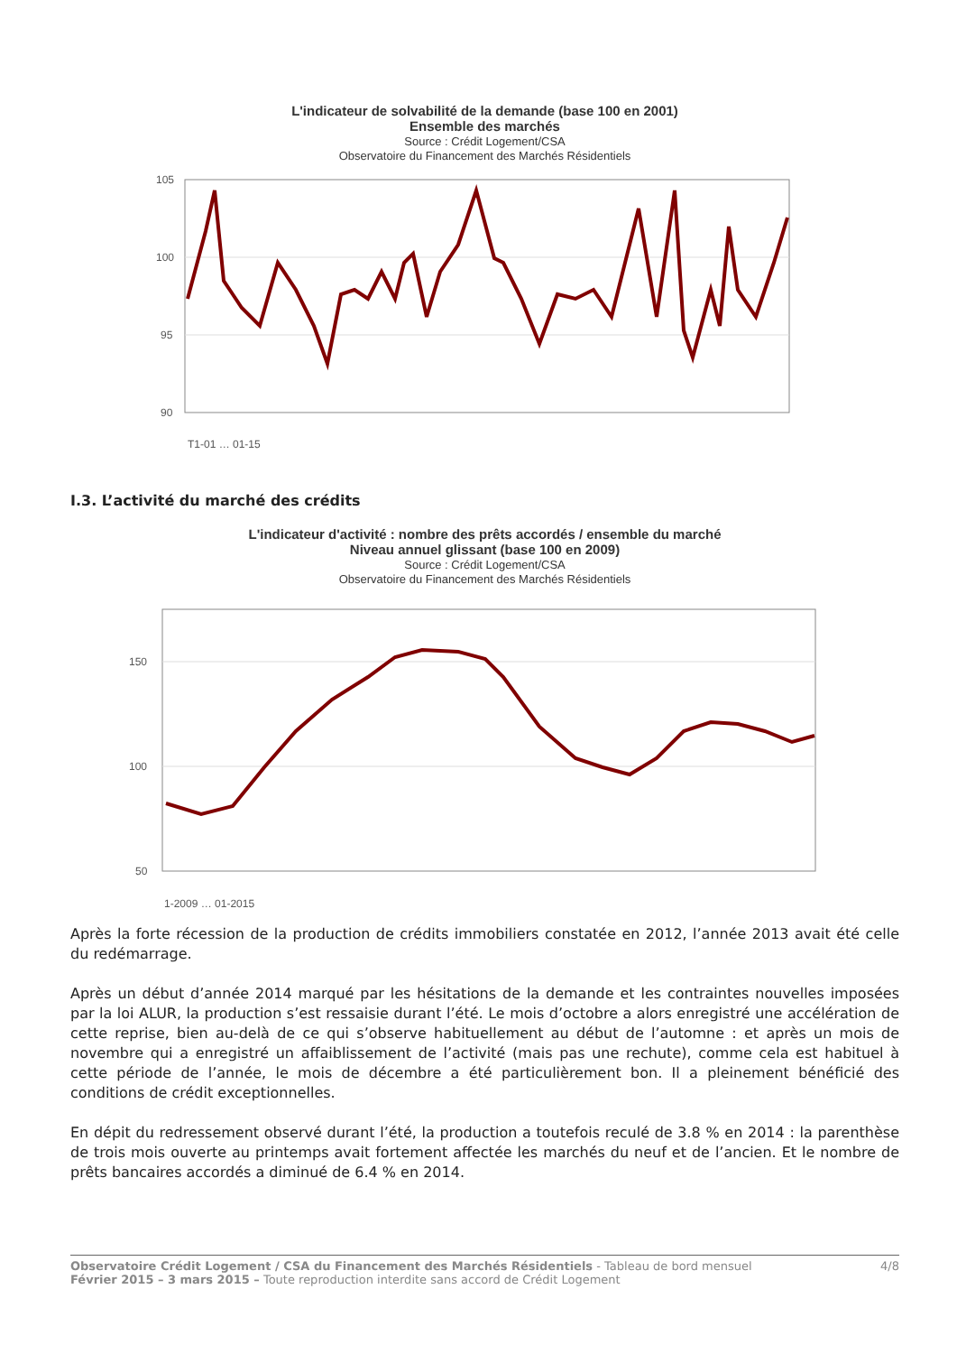L'indicateur de solvabilité de la demande (base 100 en 2001)
Ensemble des marchés
Source : Crédit Logement/CSA
Observatoire du Financement des Marchés Résidentiels
105
100
95
90
T1-01 … 01-15
I.3. L’activité du marché des crédits
L'indicateur d'activité : nombre des prêts accordés / ensemble du marché
Niveau annuel glissant (base 100 en 2009)
Source : Crédit Logement/CSA
Observatoire du Financement des Marchés Résidentiels
150
100
50
1-2009 … 01-2015
Après la forte récession de la production de crédits immobiliers constatée en 2012, l’année 2013 avait été celle du redémarrage.
Après un début d’année 2014 marqué par les hésitations de la demande et les contraintes nouvelles imposées par la loi ALUR, la production s’est ressaisie durant l’été. Le mois d’octobre a alors enregistré une accélération de cette reprise, bien au-delà de ce qui s’observe habituellement au début de l’automne : et après un mois de novembre qui a enregistré un affaiblissement de l’activité (mais pas une rechute), comme cela est habituel à cette période de l’année, le mois de décembre a été particulièrement bon. Il a pleinement bénéficié des conditions de crédit exceptionnelles.
En dépit du redressement observé durant l’été, la production a toutefois reculé de 3.8 % en 2014 : la parenthèse de trois mois ouverte au printemps avait fortement affectée les marchés du neuf et de l’ancien. Et le nombre de prêts bancaires accordés a diminué de 6.4 % en 2014.
Observatoire Crédit Logement / CSA du Financement des Marchés Résidentiels - Tableau de bord mensuel
Février 2015 – 3 mars 2015 – Toute reproduction interdite sans accord de Crédit Logement
4/8